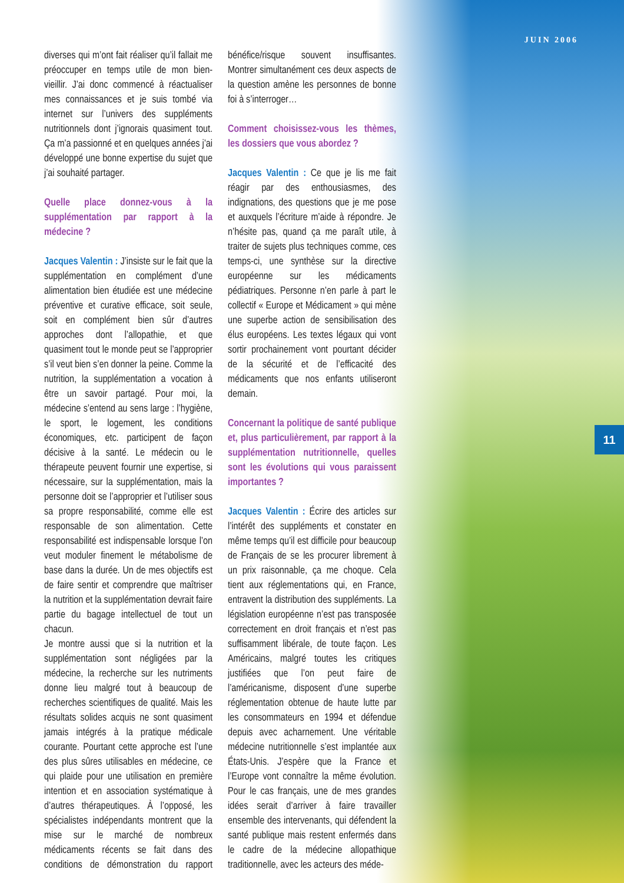JUIN 2006
diverses qui m’ont fait réaliser qu’il fallait me préoccuper en temps utile de mon bien-vieillir. J’ai donc commencé à réactualiser mes connaissances et je suis tombé via internet sur l’univers des suppléments nutritionnels dont j’ignorais quasiment tout. Ça m’a passionné et en quelques années j’ai développé une bonne expertise du sujet que j’ai souhaité partager.
Quelle place donnez-vous à la supplémentation par rapport à la médecine ?
Jacques Valentin : J’insiste sur le fait que la supplémentation en complément d’une alimentation bien étudiée est une médecine préventive et curative efficace, soit seule, soit en complément bien sûr d’autres approches dont l’allopathie, et que quasiment tout le monde peut se l’approprier s’il veut bien s’en donner la peine. Comme la nutrition, la supplémentation a vocation à être un savoir partagé. Pour moi, la médecine s’entend au sens large : l’hygiène, le sport, le logement, les conditions économiques, etc. participent de façon décisive à la santé. Le médecin ou le thérapeute peuvent fournir une expertise, si nécessaire, sur la supplémentation, mais la personne doit se l’approprier et l’utiliser sous sa propre responsabilité, comme elle est responsable de son alimentation. Cette responsabilité est indispensable lorsque l’on veut moduler finement le métabolisme de base dans la durée. Un de mes objectifs est de faire sentir et comprendre que maîtriser la nutrition et la supplémentation devrait faire partie du bagage intellectuel de tout un chacun.
Je montre aussi que si la nutrition et la supplémentation sont négligées par la médecine, la recherche sur les nutriments donne lieu malgré tout à beaucoup de recherches scientifiques de qualité. Mais les résultats solides acquis ne sont quasiment jamais intégrés à la pratique médicale courante. Pourtant cette approche est l’une des plus sûres utilisables en médecine, ce qui plaide pour une utilisation en première intention et en association systématique à d’autres thérapeutiques. À l’opposé, les spécialistes indépendants montrent que la mise sur le marché de nombreux médicaments récents se fait dans des conditions de démonstration du rapport bénéfice/risque souvent insuffisantes. Montrer simultanément ces deux aspects de la question amène les personnes de bonne foi à s’interroger…
Comment choisissez-vous les thèmes, les dossiers que vous abordez ?
Jacques Valentin : Ce que je lis me fait réagir par des enthousiasmes, des indignations, des questions que je me pose et auxquels l’écriture m’aide à répondre. Je n’hésite pas, quand ça me paraît utile, à traiter de sujets plus techniques comme, ces temps-ci, une synthèse sur la directive européenne sur les médicaments pédiatriques. Personne n’en parle à part le collectif « Europe et Médicament » qui mène une superbe action de sensibilisation des élus européens. Les textes légaux qui vont sortir prochainement vont pourtant décider de la sécurité et de l’efficacité des médicaments que nos enfants utiliseront demain.
Concernant la politique de santé publique et, plus particulièrement, par rapport à la supplémentation nutritionnelle, quelles sont les évolutions qui vous paraissent importantes ?
Jacques Valentin : Écrire des articles sur l’intérêt des suppléments et constater en même temps qu’il est difficile pour beaucoup de Français de se les procurer librement à un prix raisonnable, ça me choque. Cela tient aux réglementations qui, en France, entravent la distribution des suppléments. La législation européenne n’est pas transposée correctement en droit français et n’est pas suffisamment libérale, de toute façon. Les Américains, malgré toutes les critiques justifiées que l’on peut faire de l’américanisme, disposent d’une superbe réglementation obtenue de haute lutte par les consommateurs en 1994 et défendue depuis avec acharnement. Une véritable médecine nutritionnelle s’est implantée aux États-Unis. J’espère que la France et l’Europe vont connaître la même évolution. Pour le cas français, une de mes grandes idées serait d’arriver à faire travailler ensemble des intervenants, qui défendent la santé publique mais restent enfermés dans le cadre de la médecine allopathique traditionnelle, avec les acteurs des méde-
11